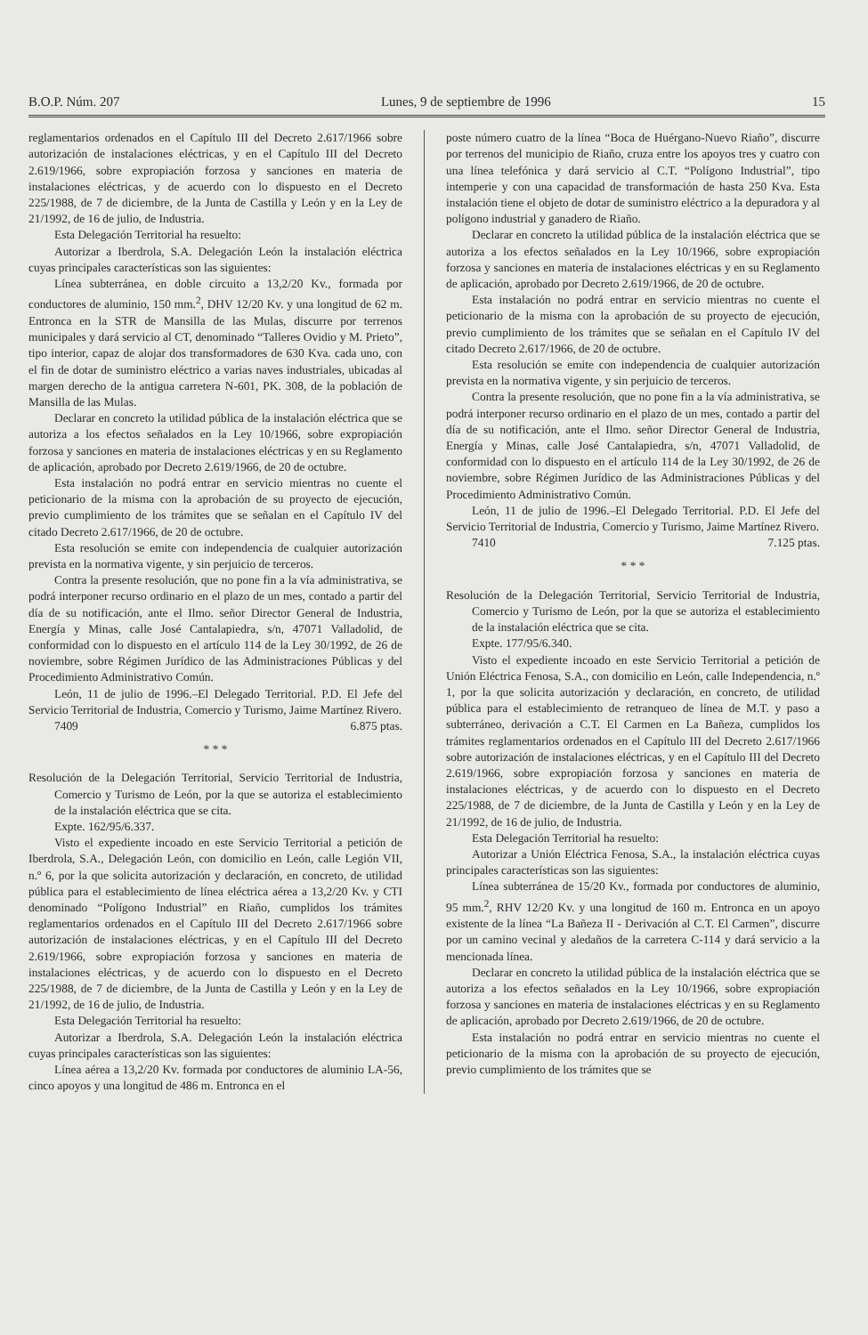B.O.P. Núm. 207 Lunes, 9 de septiembre de 1996 15
reglamentarios ordenados en el Capítulo III del Decreto 2.617/1966 sobre autorización de instalaciones eléctricas, y en el Capítulo III del Decreto 2.619/1966, sobre expropiación forzosa y sanciones en materia de instalaciones eléctricas, y de acuerdo con lo dispuesto en el Decreto 225/1988, de 7 de diciembre, de la Junta de Castilla y León y en la Ley de 21/1992, de 16 de julio, de Industria.
Esta Delegación Territorial ha resuelto:
Autorizar a Iberdrola, S.A. Delegación León la instalación eléctrica cuyas principales características son las siguientes:
Línea subterránea, en doble circuito a 13,2/20 Kv., formada por conductores de aluminio, 150 mm.<sup>2</sup>, DHV 12/20 Kv. y una longitud de 62 m. Entronca en la STR de Mansilla de las Mulas, discurre por terrenos municipales y dará servicio al CT, denominado “Talleres Ovidio y M. Prieto”, tipo interior, capaz de alojar dos transformadores de 630 Kva. cada uno, con el fin de dotar de suministro eléctrico a varias naves industriales, ubicadas al margen derecho de la antigua carretera N-601, PK. 308, de la población de Mansilla de las Mulas.
Declarar en concreto la utilidad pública de la instalación eléctrica que se autoriza a los efectos señalados en la Ley 10/1966, sobre expropiación forzosa y sanciones en materia de instalaciones eléctricas y en su Reglamento de aplicación, aprobado por Decreto 2.619/1966, de 20 de octubre.
Esta instalación no podrá entrar en servicio mientras no cuente el peticionario de la misma con la aprobación de su proyecto de ejecución, previo cumplimiento de los trámites que se señalan en el Capítulo IV del citado Decreto 2.617/1966, de 20 de octubre.
Esta resolución se emite con independencia de cualquier autorización prevista en la normativa vigente, y sin perjuicio de terceros.
Contra la presente resolución, que no pone fin a la vía administrativa, se podrá interponer recurso ordinario en el plazo de un mes, contado a partir del día de su notificación, ante el Ilmo. señor Director General de Industria, Energía y Minas, calle José Cantalapiedra, s/n, 47071 Valladolid, de conformidad con lo dispuesto en el artículo 114 de la Ley 30/1992, de 26 de noviembre, sobre Régimen Jurídico de las Administraciones Públicas y del Procedimiento Administrativo Común.
León, 11 de julio de 1996.–El Delegado Territorial. P.D. El Jefe del Servicio Territorial de Industria, Comercio y Turismo, Jaime Martínez Rivero.
7409 6.875 ptas.
* * *
Resolución de la Delegación Territorial, Servicio Territorial de Industria, Comercio y Turismo de León, por la que se autoriza el establecimiento de la instalación eléctrica que se cita.
Expte. 162/95/6.337.
Visto el expediente incoado en este Servicio Territorial a petición de Iberdrola, S.A., Delegación León, con domicilio en León, calle Legión VII, n.º 6, por la que solicita autorización y declaración, en concreto, de utilidad pública para el establecimiento de línea eléctrica aérea a 13,2/20 Kv. y CTI denominado “Polígono Industrial” en Riaño, cumplidos los trámites reglamentarios ordenados en el Capítulo III del Decreto 2.617/1966 sobre autorización de instalaciones eléctricas, y en el Capítulo III del Decreto 2.619/1966, sobre expropiación forzosa y sanciones en materia de instalaciones eléctricas, y de acuerdo con lo dispuesto en el Decreto 225/1988, de 7 de diciembre, de la Junta de Castilla y León y en la Ley de 21/1992, de 16 de julio, de Industria.
Esta Delegación Territorial ha resuelto:
Autorizar a Iberdrola, S.A. Delegación León la instalación eléctrica cuyas principales características son las siguientes:
Línea aérea a 13,2/20 Kv. formada por conductores de aluminio LA-56, cinco apoyos y una longitud de 486 m. Entronca en el
poste número cuatro de la línea “Boca de Huérgano-Nuevo Riaño”, discurre por terrenos del municipio de Riaño, cruza entre los apoyos tres y cuatro con una línea telefónica y dará servicio al C.T. “Polígono Industrial”, tipo intemperie y con una capacidad de transformación de hasta 250 Kva. Esta instalación tiene el objeto de dotar de suministro eléctrico a la depuradora y al polígono industrial y ganadero de Riaño.
Declarar en concreto la utilidad pública de la instalación eléctrica que se autoriza a los efectos señalados en la Ley 10/1966, sobre expropiación forzosa y sanciones en materia de instalaciones eléctricas y en su Reglamento de aplicación, aprobado por Decreto 2.619/1966, de 20 de octubre.
Esta instalación no podrá entrar en servicio mientras no cuente el peticionario de la misma con la aprobación de su proyecto de ejecución, previo cumplimiento de los trámites que se señalan en el Capítulo IV del citado Decreto 2.617/1966, de 20 de octubre.
Esta resolución se emite con independencia de cualquier autorización prevista en la normativa vigente, y sin perjuicio de terceros.
Contra la presente resolución, que no pone fin a la vía administrativa, se podrá interponer recurso ordinario en el plazo de un mes, contado a partir del día de su notificación, ante el Ilmo. señor Director General de Industria, Energía y Minas, calle José Cantalapiedra, s/n, 47071 Valladolid, de conformidad con lo dispuesto en el artículo 114 de la Ley 30/1992, de 26 de noviembre, sobre Régimen Jurídico de las Administraciones Públicas y del Procedimiento Administrativo Común.
León, 11 de julio de 1996.–El Delegado Territorial. P.D. El Jefe del Servicio Territorial de Industria, Comercio y Turismo, Jaime Martínez Rivero.
7410 7.125 ptas.
* * *
Resolución de la Delegación Territorial, Servicio Territorial de Industria, Comercio y Turismo de León, por la que se autoriza el establecimiento de la instalación eléctrica que se cita.
Expte. 177/95/6.340.
Visto el expediente incoado en este Servicio Territorial a petición de Unión Eléctrica Fenosa, S.A., con domicilio en León, calle Independencia, n.º 1, por la que solicita autorización y declaración, en concreto, de utilidad pública para el establecimiento de retranqueo de línea de M.T. y paso a subterráneo, derivación a C.T. El Carmen en La Bañeza, cumplidos los trámites reglamentarios ordenados en el Capítulo III del Decreto 2.617/1966 sobre autorización de instalaciones eléctricas, y en el Capítulo III del Decreto 2.619/1966, sobre expropiación forzosa y sanciones en materia de instalaciones eléctricas, y de acuerdo con lo dispuesto en el Decreto 225/1988, de 7 de diciembre, de la Junta de Castilla y León y en la Ley de 21/1992, de 16 de julio, de Industria.
Esta Delegación Territorial ha resuelto:
Autorizar a Unión Eléctrica Fenosa, S.A., la instalación eléctrica cuyas principales características son las siguientes:
Línea subterránea de 15/20 Kv., formada por conductores de aluminio, 95 mm.<sup>2</sup>, RHV 12/20 Kv. y una longitud de 160 m. Entronca en un apoyo existente de la línea “La Bañeza II - Derivación al C.T. El Carmen”, discurre por un camino vecinal y aledaños de la carretera C-114 y dará servicio a la mencionada línea.
Declarar en concreto la utilidad pública de la instalación eléctrica que se autoriza a los efectos señalados en la Ley 10/1966, sobre expropiación forzosa y sanciones en materia de instalaciones eléctricas y en su Reglamento de aplicación, aprobado por Decreto 2.619/1966, de 20 de octubre.
Esta instalación no podrá entrar en servicio mientras no cuente el peticionario de la misma con la aprobación de su proyecto de ejecución, previo cumplimiento de los trámites que se